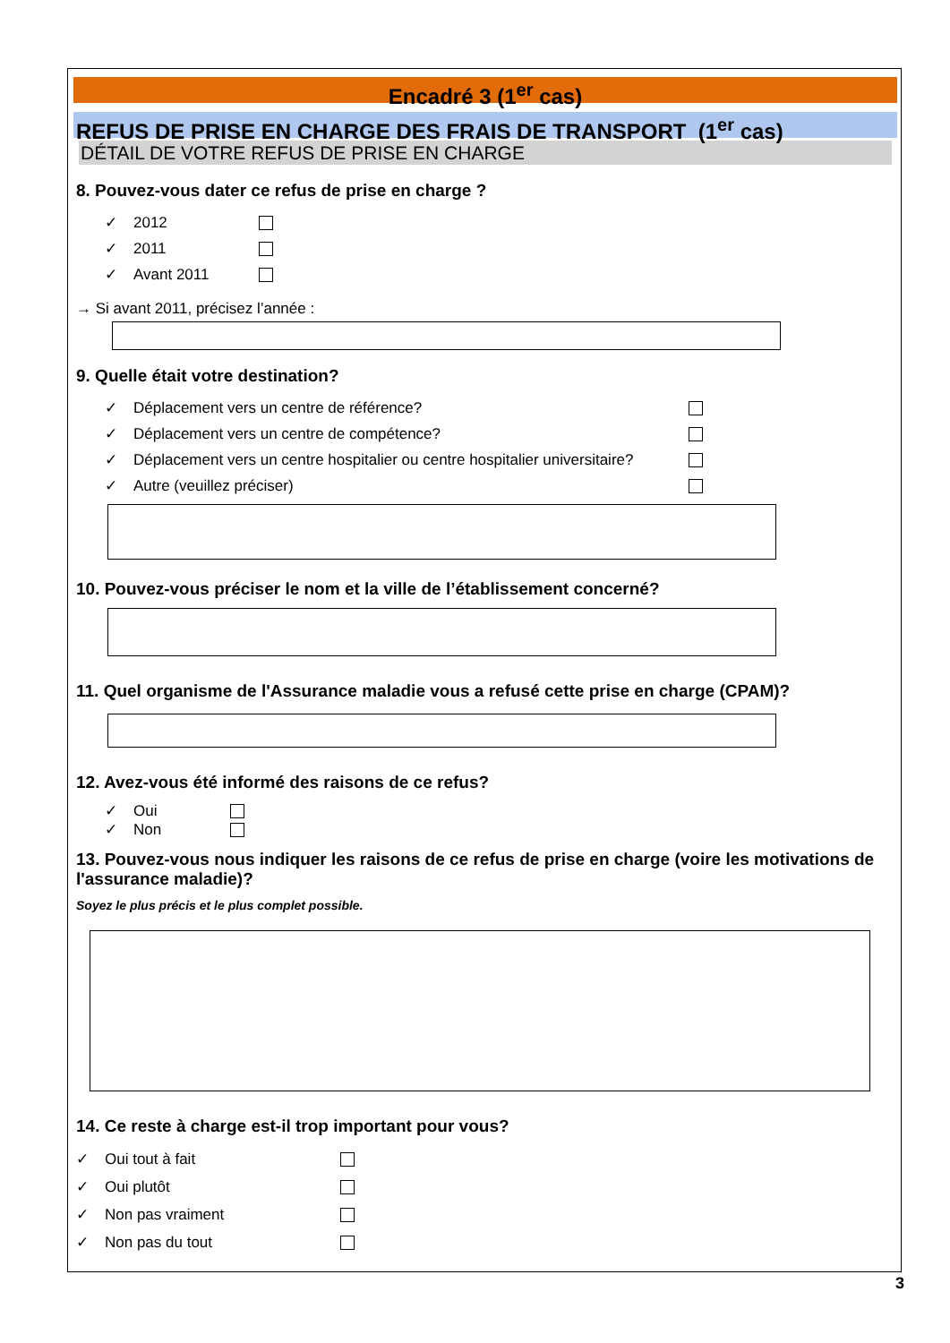Encadré 3 (1<sup>er</sup> cas)
REFUS DE PRISE EN CHARGE DES FRAIS DE TRANSPORT (1<sup>er</sup> cas)
DÉTAIL DE VOTRE REFUS DE PRISE EN CHARGE
8. Pouvez-vous dater ce refus de prise en charge ?
✓ 2012
✓ 2011
✓ Avant 2011
→ Si avant 2011, précisez l’année :
9. Quelle était votre destination?
✓ Déplacement vers un centre de référence?
✓ Déplacement vers un centre de compétence?
✓ Déplacement vers un centre hospitalier ou centre hospitalier universitaire?
✓ Autre (veuillez préciser)
10. Pouvez-vous préciser le nom et la ville de l’établissement concerné?
11. Quel organisme de l'Assurance maladie vous a refusé cette prise en charge (CPAM)?
12. Avez-vous été informé des raisons de ce refus?
✓ Oui
✓ Non
13. Pouvez-vous nous indiquer les raisons de ce refus de prise en charge (voire les motivations de l'assurance maladie)?
Soyez le plus précis et le plus complet possible.
14. Ce reste à charge est-il trop important pour vous?
✓ Oui tout à fait
✓ Oui plutôt
✓ Non pas vraiment
✓ Non pas du tout
3